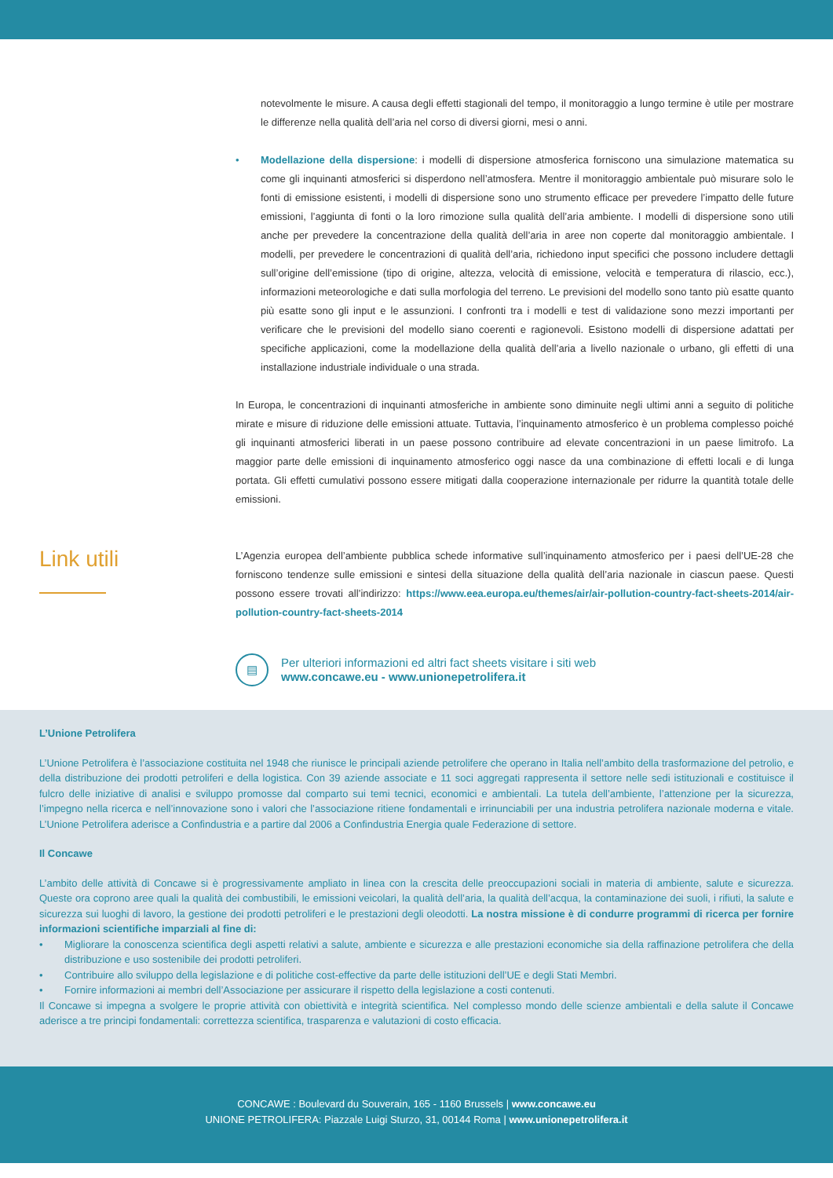notevolmente le misure. A causa degli effetti stagionali del tempo, il monitoraggio a lungo termine è utile per mostrare le differenze nella qualità dell’aria nel corso di diversi giorni, mesi o anni.
• Modellazione della dispersione: i modelli di dispersione atmosferica forniscono una simulazione matematica su come gli inquinanti atmosferici si disperdono nell’atmosfera. Mentre il monitoraggio ambientale può misurare solo le fonti di emissione esistenti, i modelli di dispersione sono uno strumento efficace per prevedere l’impatto delle future emissioni, l’aggiunta di fonti o la loro rimozione sulla qualità dell’aria ambiente. I modelli di dispersione sono utili anche per prevedere la concentrazione della qualità dell’aria in aree non coperte dal monitoraggio ambientale. I modelli, per prevedere le concentrazioni di qualità dell’aria, richiedono input specifici che possono includere dettagli sull’origine dell’emissione (tipo di origine, altezza, velocità di emissione, velocità e temperatura di rilascio, ecc.), informazioni meteorologiche e dati sulla morfologia del terreno. Le previsioni del modello sono tanto più esatte quanto più esatte sono gli input e le assunzioni. I confronti tra i modelli e test di validazione sono mezzi importanti per verificare che le previsioni del modello siano coerenti e ragionevoli. Esistono modelli di dispersione adattati per specifiche applicazioni, come la modellazione della qualità dell’aria a livello nazionale o urbano, gli effetti di una installazione industriale individuale o una strada.
In Europa, le concentrazioni di inquinanti atmosferiche in ambiente sono diminuite negli ultimi anni a seguito di politiche mirate e misure di riduzione delle emissioni attuate. Tuttavia, l’inquinamento atmosferico è un problema complesso poiché gli inquinanti atmosferici liberati in un paese possono contribuire ad elevate concentrazioni in un paese limitrofo. La maggior parte delle emissioni di inquinamento atmosferico oggi nasce da una combinazione di effetti locali e di lunga portata. Gli effetti cumulativi possono essere mitigati dalla cooperazione internazionale per ridurre la quantità totale delle emissioni.
Link utili
L’Agenzia europea dell’ambiente pubblica schede informative sull’inquinamento atmosferico per i paesi dell’UE-28 che forniscono tendenze sulle emissioni e sintesi della situazione della qualità dell’aria nazionale in ciascun paese. Questi possono essere trovati all’indirizzo: https://www.eea.europa.eu/themes/air/air-pollution-country-fact-sheets-2014/air-pollution-country-fact-sheets-2014
▤
Per ulteriori informazioni ed altri fact sheets visitare i siti web
www.concawe.eu - www.unionepetrolifera.it
L’Unione Petrolifera
L’Unione Petrolifera è l’associazione costituita nel 1948 che riunisce le principali aziende petrolifere che operano in Italia nell’ambito della trasformazione del petrolio, e della distribuzione dei prodotti petroliferi e della logistica. Con 39 aziende associate e 11 soci aggregati rappresenta il settore nelle sedi istituzionali e costituisce il fulcro delle iniziative di analisi e sviluppo promosse dal comparto sui temi tecnici, economici e ambientali. La tutela dell’ambiente, l’attenzione per la sicurezza, l’impegno nella ricerca e nell’innovazione sono i valori che l’associazione ritiene fondamentali e irrinunciabili per una industria petrolifera nazionale moderna e vitale. L’Unione Petrolifera aderisce a Confindustria e a partire dal 2006 a Confindustria Energia quale Federazione di settore.
Il Concawe
L’ambito delle attività di Concawe si è progressivamente ampliato in linea con la crescita delle preoccupazioni sociali in materia di ambiente, salute e sicurezza. Queste ora coprono aree quali la qualità dei combustibili, le emissioni veicolari, la qualità dell’aria, la qualità dell’acqua, la contaminazione dei suoli, i rifiuti, la salute e sicurezza sui luoghi di lavoro, la gestione dei prodotti petroliferi e le prestazioni degli oleodotti. La nostra missione è di condurre programmi di ricerca per fornire informazioni scientifiche imparziali al fine di:
• Migliorare la conoscenza scientifica degli aspetti relativi a salute, ambiente e sicurezza e alle prestazioni economiche sia della raffinazione petrolifera che della distribuzione e uso sostenibile dei prodotti petroliferi.
• Contribuire allo sviluppo della legislazione e di politiche cost-effective da parte delle istituzioni dell’UE e degli Stati Membri.
• Fornire informazioni ai membri dell’Associazione per assicurare il rispetto della legislazione a costi contenuti.
Il Concawe si impegna a svolgere le proprie attività con obiettività e integrità scientifica. Nel complesso mondo delle scienze ambientali e della salute il Concawe aderisce a tre principi fondamentali: correttezza scientifica, trasparenza e valutazioni di costo efficacia.
CONCAWE : Boulevard du Souverain, 165 - 1160 Brussels | www.concawe.eu
UNIONE PETROLIFERA: Piazzale Luigi Sturzo, 31, 00144 Roma | www.unionepetrolifera.it